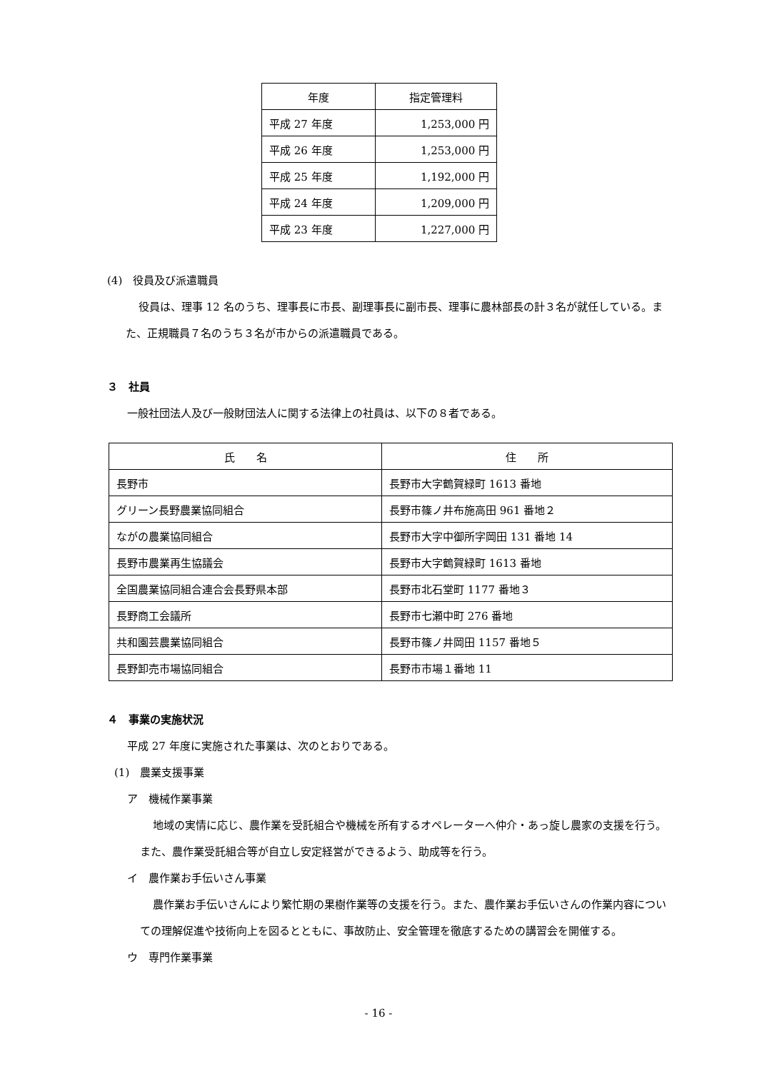| 年度 | 指定管理料 |
| --- | --- |
| 平成 27 年度 | 1,253,000 円 |
| 平成 26 年度 | 1,253,000 円 |
| 平成 25 年度 | 1,192,000 円 |
| 平成 24 年度 | 1,209,000 円 |
| 平成 23 年度 | 1,227,000 円 |
(4)　役員及び派遣職員
役員は、理事 12 名のうち、理事長に市長、副理事長に副市長、理事に農林部長の計３名が就任している。また、正規職員７名のうち３名が市からの派遣職員である。
３　社員
一般社団法人及び一般財団法人に関する法律上の社員は、以下の８者である。
| 氏 名 | 住 所 |
| --- | --- |
| 長野市 | 長野市大字鶴賀緑町 1613 番地 |
| グリーン長野農業協同組合 | 長野市篠ノ井布施高田 961 番地２ |
| ながの農業協同組合 | 長野市大字中御所字岡田 131 番地 14 |
| 長野市農業再生協議会 | 長野市大字鶴賀緑町 1613 番地 |
| 全国農業協同組合連合会長野県本部 | 長野市北石堂町 1177 番地３ |
| 長野商工会議所 | 長野市七瀬中町 276 番地 |
| 共和園芸農業協同組合 | 長野市篠ノ井岡田 1157 番地５ |
| 長野卸売市場協同組合 | 長野市市場１番地 11 |
４　事業の実施状況
平成 27 年度に実施された事業は、次のとおりである。
(1)　農業支援事業
ア　機械作業事業
地域の実情に応じ、農作業を受託組合や機械を所有するオペレーターへ仲介・あっ旋し農家の支援を行う。また、農作業受託組合等が自立し安定経営ができるよう、助成等を行う。
イ　農作業お手伝いさん事業
農作業お手伝いさんにより繁忙期の果樹作業等の支援を行う。また、農作業お手伝いさんの作業内容についての理解促進や技術向上を図るとともに、事故防止、安全管理を徹底するための講習会を開催する。
ウ　専門作業事業
- 16 -